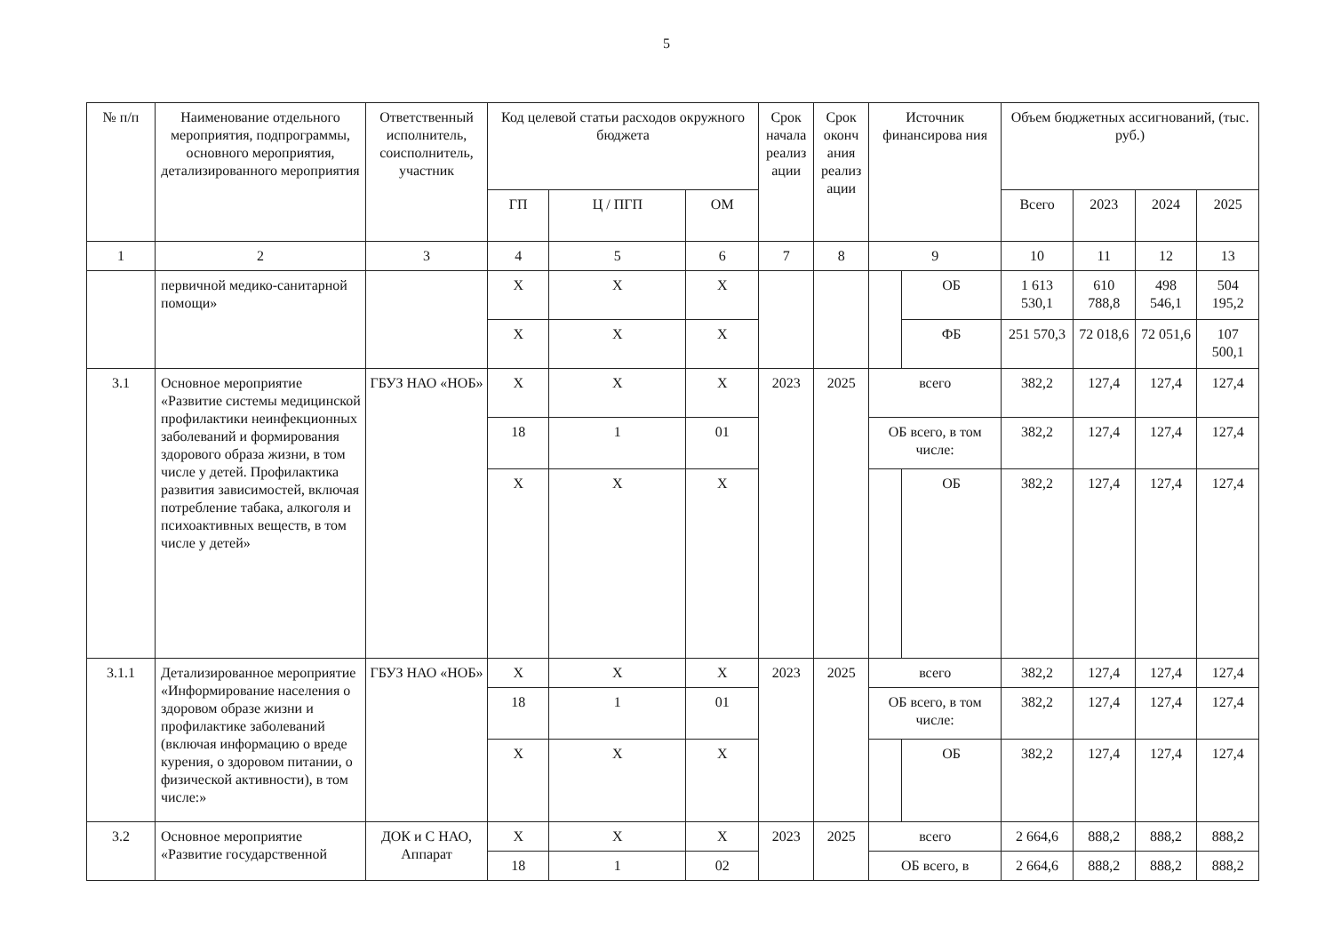5
| № п/п | Наименование отдельного мероприятия, подпрограммы, основного мероприятия, детализированного мероприятия | Ответственный исполнитель, соисполнитель, участник | Код целевой статьи расходов окружного бюджета | | | Срок начала реализ ации | Срок оконч ания реализ ации | Источник финансирова ния | | Объем бюджетных ассигнований, (тыс. руб.) | | | |
| --- | --- | --- | --- | --- | --- | --- | --- | --- | --- | --- | --- | --- | --- |
| | | | ГП | Ц / ПГП | ОМ | | | | | Всего | 2023 | 2024 | 2025 |
| 1 | 2 | 3 | 4 | 5 | 6 | 7 | 8 | 9 | | 10 | 11 | 12 | 13 |
| | первичной медико-санитарной помощи» | | Х | Х | Х | | | | ОБ | 1 613 530,1 | 610 788,8 | 498 546,1 | 504 195,2 |
| | | | Х | Х | Х | | | | ФБ | 251 570,3 | 72 018,6 | 72 051,6 | 107 500,1 |
| 3.1 | Основное мероприятие «Развитие системы медицинской профилактики неинфекционных заболеваний и формирования здорового образа жизни, в том числе у детей. Профилактика развития зависимостей, включая потребление табака, алкоголя и психоактивных веществ, в том числе у детей» | ГБУЗ НАО «НОБ» | Х | Х | Х | 2023 | 2025 | всего | | 382,2 | 127,4 | 127,4 | 127,4 |
| | | | 18 | 1 | 01 | | | ОБ всего, в том числе: | | 382,2 | 127,4 | 127,4 | 127,4 |
| | | | Х | Х | Х | | | | ОБ | 382,2 | 127,4 | 127,4 | 127,4 |
| 3.1.1 | Детализированное мероприятие «Информирование населения о здоровом образе жизни и профилактике заболеваний (включая информацию о вреде курения, о здоровом питании, о физической активности), в том числе:» | ГБУЗ НАО «НОБ» | Х | Х | Х | 2023 | 2025 | всего | | 382,2 | 127,4 | 127,4 | 127,4 |
| | | | 18 | 1 | 01 | | | ОБ всего, в том числе: | | 382,2 | 127,4 | 127,4 | 127,4 |
| | | | Х | Х | Х | | | | ОБ | 382,2 | 127,4 | 127,4 | 127,4 |
| 3.2 | Основное мероприятие «Развитие государственной | ДОК и С НАО, Аппарат | Х | Х | Х | 2023 | 2025 | всего | | 2 664,6 | 888,2 | 888,2 | 888,2 |
| | | | 18 | 1 | 02 | | | ОБ всего, в | | 2 664,6 | 888,2 | 888,2 | 888,2 |